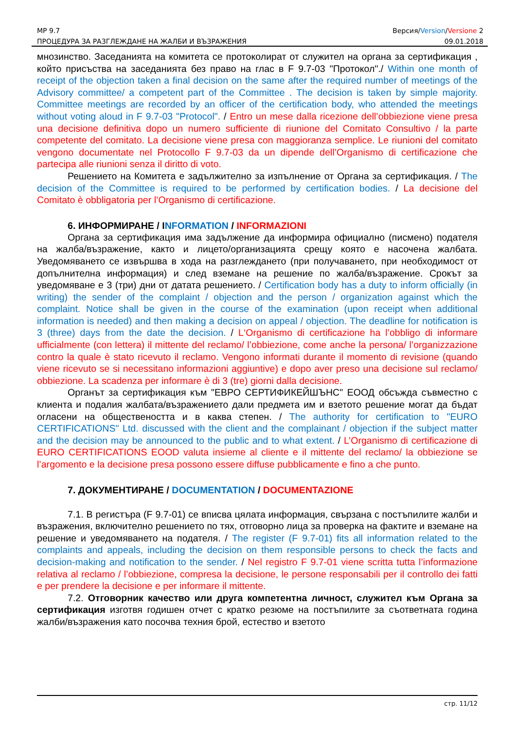МР 9.7 Версия/Version/Versione 2
ПРОЦЕДУРА ЗА РАЗГЛЕЖДАНЕ НА ЖАЛБИ И ВЪЗРАЖЕНИЯ 09.01.2018
мнозинство. Заседанията на комитета се протоколират от служител на органа за сертификация , който присъства на заседанията без право на глас в F 9.7-03 "Протокол"./ Within one month of receipt of the objection taken a final decision on the same after the required number of meetings of the Advisory committee/ a competent part of the Committee . The decision is taken by simple majority. Committee meetings are recorded by an officer of the certification body, who attended the meetings without voting aloud in F 9.7-03 "Protocol". / Entro un mese dalla ricezione dell’obbiezione viene presa una decisione definitiva dopo un numero sufficiente di riunione del Comitato Consultivo / la parte competente del comitato. La decisione viene presa con maggioranza semplice. Le riunioni del comitato vengono documentate nel Protocollo F 9.7-03 da un dipende dell’Organismo di certificazione che partecipa alle riunioni senza il diritto di voto.
Решението на Комитета е задължително за изпълнение от Органа за сертификация. / The decision of the Committee is required to be performed by certification bodies. / La decisione del Comitato è obbligatoria per l’Organismo di certificazione.
6. ИНФОРМИРАНЕ / INFORMATION / INFORMAZIONI
Органа за сертификация има задължение да информира официално (писмено) подателя на жалба/възражение, както и лицето/организацията срещу която е насочена жалбата. Уведомяването се извършва в хода на разглеждането (при получаването, при необходимост от допълнителна информация) и след вземане на решение по жалба/възражение. Срокът за уведомяване е 3 (три) дни от датата решението. / Certification body has a duty to inform officially (in writing) the sender of the complaint / objection and the person / organization against which the complaint. Notice shall be given in the course of the examination (upon receipt when additional information is needed) and then making a decision on appeal / objection. The deadline for notification is 3 (three) days from the date the decision. / L‘Organismo di certificazione ha l’obbligo di informare ufficialmente (con lettera) il mittente del reclamo/ l’obbiezione, come anche la persona/ l’organizzazione contro la quale è stato ricevuto il reclamo. Vengono informati durante il momento di revisione (quando viene ricevuto se si necessitano informazioni aggiuntive) e dopo aver preso una decisione sul reclamo/ obbiezione. La scadenza per informare è di 3 (tre) giorni dalla decisione.
Органът за сертификация към "ЕВРО СЕРТИФИКЕЙШЪНС" ЕООД обсъжда съвместно с клиента и подалия жалбата/възражението дали предмета им и взетото решение могат да бъдат огласени на обществеността и в каква степен. / The authority for certification to "EURO CERTIFICATIONS" Ltd. discussed with the client and the complainant / objection if the subject matter and the decision may be announced to the public and to what extent. / L’Organismo di certificazione di EURO CERTIFICATIONS EOOD valuta insieme al cliente e il mittente del reclamo/ la obbiezione se l’argomento e la decisione presa possono essere diffuse pubblicamente e fino a che punto.
7. ДОКУМЕНТИРАНЕ / DOCUMENTATION / DOCUMENTAZIONE
7.1. В регистъра (F 9.7-01) се вписва цялата информация, свързана с постъпилите жалби и възражения, включително решението по тях, отговорно лица за проверка на фактите и вземане на решение и уведомяването на подателя. / The register (F 9.7-01) fits all information related to the complaints and appeals, including the decision on them responsible persons to check the facts and decision-making and notification to the sender. / Nel registro F 9.7-01 viene scritta tutta l’informazione relativa al reclamo / l’obbiezione, compresa la decisione, le persone responsabili per il controllo dei fatti e per prendere la decisione e per informare il mittente.
7.2. Отговорник качество или друга компетентна личност, служител към Органа за сертификация изготвя годишен отчет с кратко резюме на постъпилите за съответната година жалби/възражения като посочва техния брой, естество и взетото
стр. 11/12